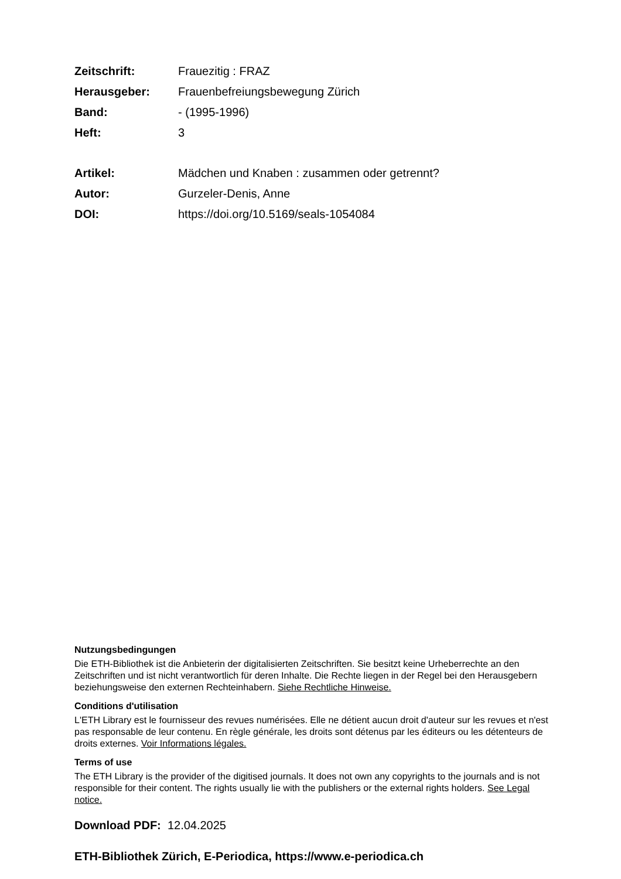| Zeitschrift: | Frauezitig : FRAZ |
| Herausgeber: | Frauenbefreiungsbewegung Zürich |
| Band: | - (1995-1996) |
| Heft: | 3 |
| Artikel: | Mädchen und Knaben : zusammen oder getrennt? |
| Autor: | Gurzeler-Denis, Anne |
| DOI: | https://doi.org/10.5169/seals-1054084 |
Nutzungsbedingungen
Die ETH-Bibliothek ist die Anbieterin der digitalisierten Zeitschriften. Sie besitzt keine Urheberrechte an den Zeitschriften und ist nicht verantwortlich für deren Inhalte. Die Rechte liegen in der Regel bei den Herausgebern beziehungsweise den externen Rechteinhabern. Siehe Rechtliche Hinweise.
Conditions d'utilisation
L'ETH Library est le fournisseur des revues numérisées. Elle ne détient aucun droit d'auteur sur les revues et n'est pas responsable de leur contenu. En règle générale, les droits sont détenus par les éditeurs ou les détenteurs de droits externes. Voir Informations légales.
Terms of use
The ETH Library is the provider of the digitised journals. It does not own any copyrights to the journals and is not responsible for their content. The rights usually lie with the publishers or the external rights holders. See Legal notice.
Download PDF: 12.04.2025
ETH-Bibliothek Zürich, E-Periodica, https://www.e-periodica.ch